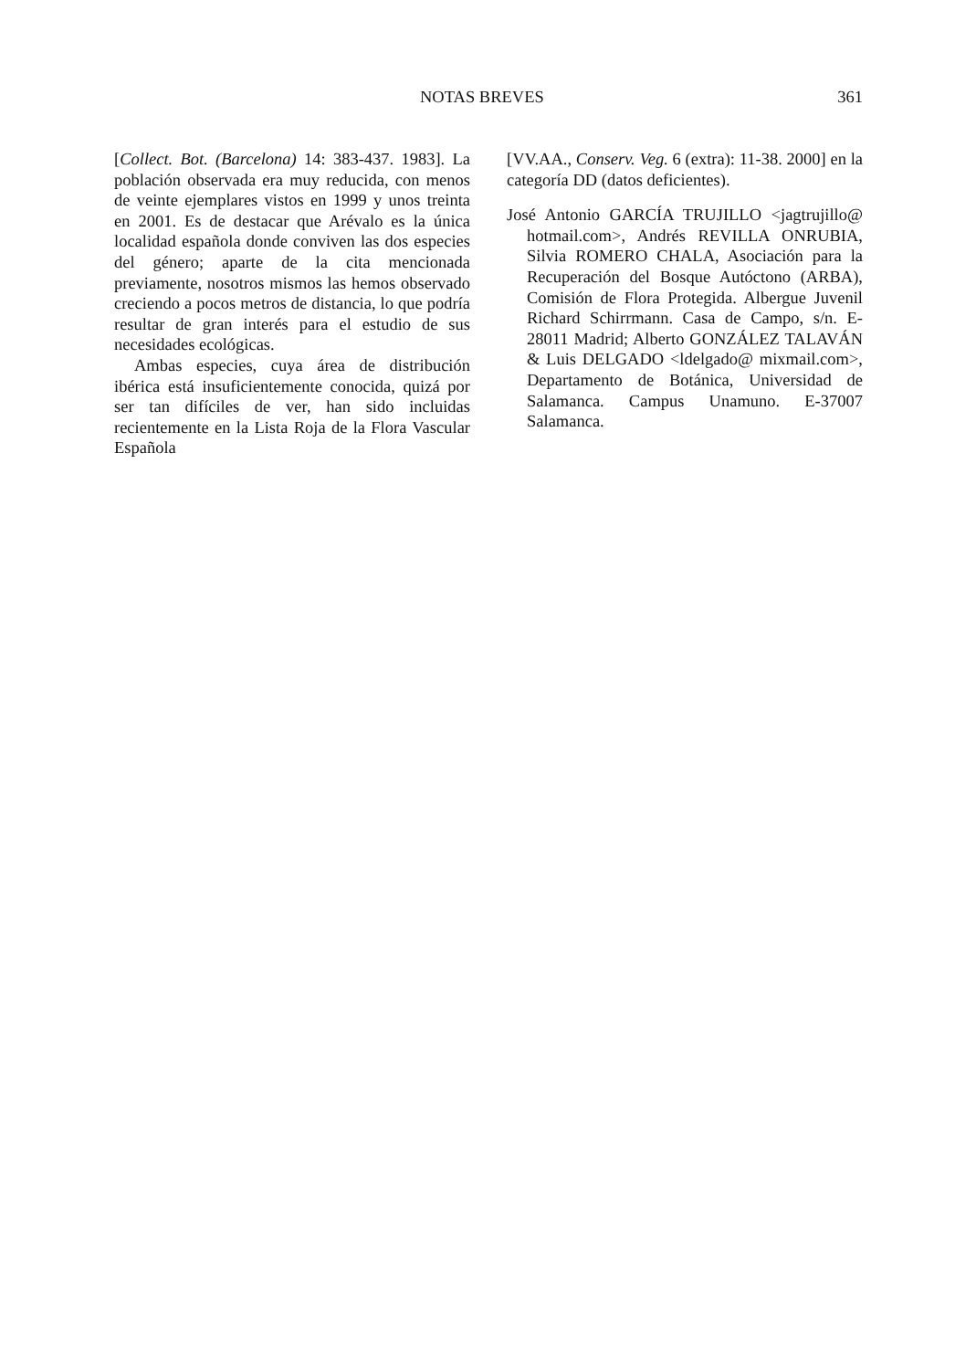NOTAS BREVES 361
[Collect. Bot. (Barcelona) 14: 383-437. 1983]. La población observada era muy reducida, con menos de veinte ejemplares vistos en 1999 y unos treinta en 2001. Es de destacar que Arévalo es la única localidad española donde conviven las dos especies del género; aparte de la cita mencionada previamente, nosotros mismos las hemos observado creciendo a pocos metros de distancia, lo que podría resultar de gran interés para el estudio de sus necesidades ecológicas.
Ambas especies, cuya área de distribución ibérica está insuficientemente conocida, quizá por ser tan difíciles de ver, han sido incluidas recientemente en la Lista Roja de la Flora Vascular Española
[VV.AA., Conserv. Veg. 6 (extra): 11-38. 2000] en la categoría DD (datos deficientes).
José Antonio GARCÍA TRUJILLO <jagtrujillo@ hotmail.com>, Andrés REVILLA ONRUBIA, Silvia ROMERO CHALA, Asociación para la Recuperación del Bosque Autóctono (ARBA), Comisión de Flora Protegida. Albergue Juvenil Richard Schirrmann. Casa de Campo, s/n. E-28011 Madrid; Alberto GONZÁLEZ TALAVÁN & Luis DELGADO <ldelgado@ mixmail.com>, Departamento de Botánica, Universidad de Salamanca. Campus Unamuno. E-37007 Salamanca.